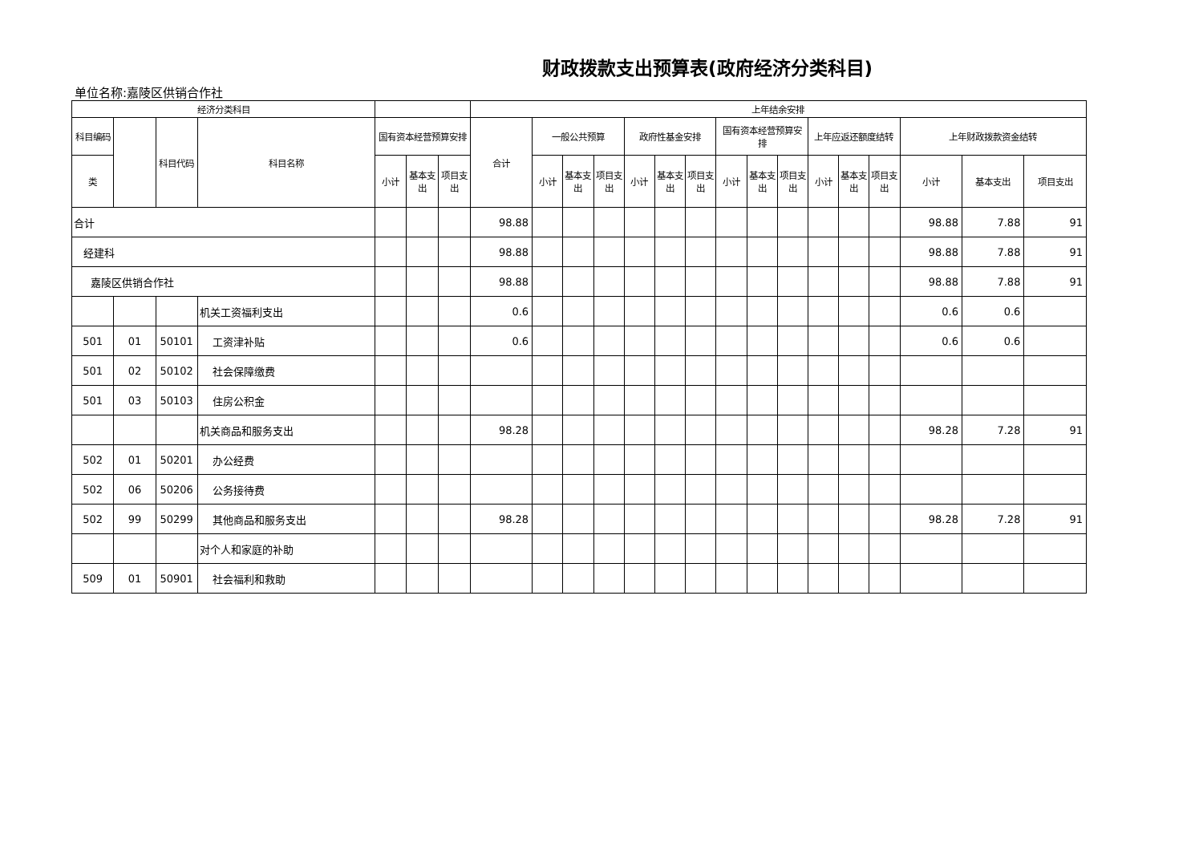财政拨款支出预算表(政府经济分类科目)
单位名称:嘉陵区供销合作社
| 经济分类科目 | | | | | | | 上年结余安排 | | | | | | | | | | | | | | | |
| --- | --- | --- | --- | --- | --- | --- | --- | --- | --- | --- | --- | --- | --- | --- | --- | --- | --- | --- | --- | --- | --- | --- |
| 科目编码 | | 科目代码 | 科目名称 | 国有资本经营预算安排 | | | 合计 | 一般公共预算 | | | 政府性基金安排 | | | 国有资本经营预算安排 | | | 上年应返还额度结转 | | | 上年财政拨款资金结转 | | |
| 类 | | | | 小计 | 基本支出 | 项目支出 | | 小计 | 基本支出 | 项目支出 | 小计 | 基本支出 | 项目支出 | 小计 | 基本支出 | 项目支出 | 小计 | 基本支出 | 项目支出 | 小计 | 基本支出 | 项目支出 |
| 合计 | | | | | | | 98.88 | | | | | | | | | | | | | 98.88 | 7.88 | 91 |
| 经建科 | | | | | | | 98.88 | | | | | | | | | | | | | 98.88 | 7.88 | 91 |
| 嘉陵区供销合作社 | | | | | | | 98.88 | | | | | | | | | | | | | 98.88 | 7.88 | 91 |
| | | | 机关工资福利支出 | | | | 0.6 | | | | | | | | | | | | | 0.6 | 0.6 | |
| 501 | 01 | 50101 | 工资津补贴 | | | | 0.6 | | | | | | | | | | | | | 0.6 | 0.6 | |
| 501 | 02 | 50102 | 社会保障缴费 | | | | | | | | | | | | | | | | | | | |
| 501 | 03 | 50103 | 住房公积金 | | | | | | | | | | | | | | | | | | | |
| | | | 机关商品和服务支出 | | | | 98.28 | | | | | | | | | | | | | 98.28 | 7.28 | 91 |
| 502 | 01 | 50201 | 办公经费 | | | | | | | | | | | | | | | | | | | |
| 502 | 06 | 50206 | 公务接待费 | | | | | | | | | | | | | | | | | | | |
| 502 | 99 | 50299 | 其他商品和服务支出 | | | | 98.28 | | | | | | | | | | | | | 98.28 | 7.28 | 91 |
| | | | 对个人和家庭的补助 | | | | | | | | | | | | | | | | | | | |
| 509 | 01 | 50901 | 社会福利和救助 | | | | | | | | | | | | | | | | | | | |